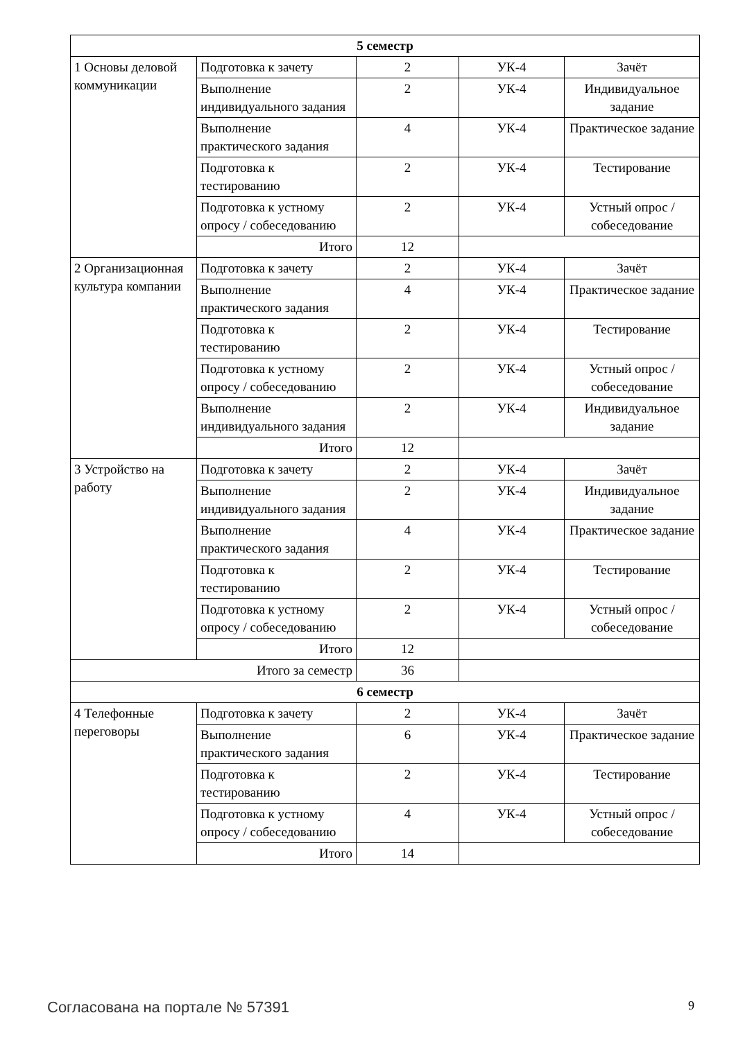| 5 семестр | | | | |
| --- | --- | --- | --- | --- |
| 1 Основы деловой коммуникации | Подготовка к зачету | 2 | УК-4 | Зачёт |
| | Выполнение индивидуального задания | 2 | УК-4 | Индивидуальное задание |
| | Выполнение практического задания | 4 | УК-4 | Практическое задание |
| | Подготовка к тестированию | 2 | УК-4 | Тестирование |
| | Подготовка к устному опросу / собеседованию | 2 | УК-4 | Устный опрос / собеседование |
| | Итого | 12 | | |
| 2 Организационная культура компании | Подготовка к зачету | 2 | УК-4 | Зачёт |
| | Выполнение практического задания | 4 | УК-4 | Практическое задание |
| | Подготовка к тестированию | 2 | УК-4 | Тестирование |
| | Подготовка к устному опросу / собеседованию | 2 | УК-4 | Устный опрос / собеседование |
| | Выполнение индивидуального задания | 2 | УК-4 | Индивидуальное задание |
| | Итого | 12 | | |
| 3 Устройство на работу | Подготовка к зачету | 2 | УК-4 | Зачёт |
| | Выполнение индивидуального задания | 2 | УК-4 | Индивидуальное задание |
| | Выполнение практического задания | 4 | УК-4 | Практическое задание |
| | Подготовка к тестированию | 2 | УК-4 | Тестирование |
| | Подготовка к устному опросу / собеседованию | 2 | УК-4 | Устный опрос / собеседование |
| | Итого | 12 | | |
| Итого за семестр | | 36 | | |
| 6 семестр | | | | |
| 4 Телефонные переговоры | Подготовка к зачету | 2 | УК-4 | Зачёт |
| | Выполнение практического задания | 6 | УК-4 | Практическое задание |
| | Подготовка к тестированию | 2 | УК-4 | Тестирование |
| | Подготовка к устному опросу / собеседованию | 4 | УК-4 | Устный опрос / собеседование |
| | Итого | 14 | | |
Согласована на портале № 57391 9